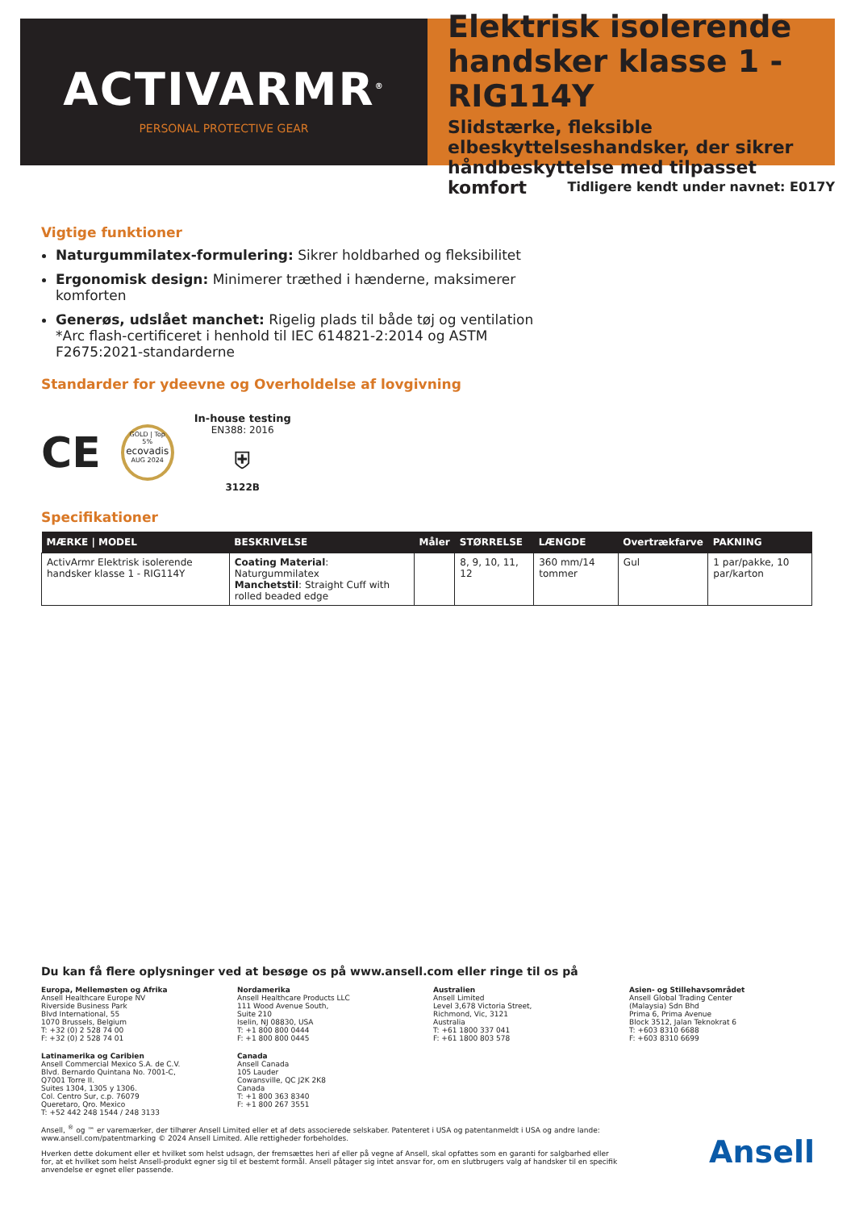ACTIVARMR<sup>®</sup>
PERSONAL PROTECTIVE GEAR
Elektrisk isolerende handsker klasse 1 - RIG114Y
Slidstærke, fleksible elbeskyttelseshandsker, der sikrer håndbeskyttelse med tilpasset komfort
Tidligere kendt under navnet: E017Y
Vigtige funktioner
Naturgummilatex-formulering: Sikrer holdbarhed og fleksibilitet
Ergonomisk design: Minimerer træthed i hænderne, maksimerer komforten
Generøs, udslået manchet: Rigelig plads til både tøj og ventilation
*Arc flash-certificeret i henhold til IEC 614821-2:2014 og ASTM F2675:2021-standarderne
Standarder for ydeevne og Overholdelse af lovgivning
CE
GOLD | Top 5%
ecovadis
AUG 2024
In-house testing
EN388: 2016
⛨
3122B
Specifikationer
| MÆRKE / MODEL | BESKRIVELSE | Måler | STØRRELSE | LÆNGDE | Overtrækfarve | PAKNING |
| --- | --- | --- | --- | --- | --- | --- |
| ActivArmr Elektrisk isolerende handsker klasse 1 - RIG114Y | Coating Material : Naturgummilatex Manchetstil : Straight Cuff with rolled beaded edge | | 8, 9, 10, 11, 12 | 360 mm/14 tommer | Gul | 1 par/pakke, 10 par/karton |
Du kan få flere oplysninger ved at besøge os på www.ansell.com eller ringe til os på
Europa, Mellemøsten og Afrika
Ansell Healthcare Europe NV
Riverside Business Park
Blvd International, 55
1070 Brussels, Belgium
T: +32 (0) 2 528 74 00
F: +32 (0) 2 528 74 01
Nordamerika
Ansell Healthcare Products LLC
111 Wood Avenue South,
Suite 210
Iselin, NJ 08830, USA
T: +1 800 800 0444
F: +1 800 800 0445
Australien
Ansell Limited
Level 3,678 Victoria Street,
Richmond, Vic, 3121
Australia
T: +61 1800 337 041
F: +61 1800 803 578
Asien- og Stillehavsområdet
Ansell Global Trading Center
(Malaysia) Sdn Bhd
Prima 6, Prima Avenue
Block 3512, Jalan Teknokrat 6
T: +603 8310 6688
F: +603 8310 6699
Latinamerika og Caribien
Ansell Commercial Mexico S.A. de C.V.
Blvd. Bernardo Quintana No. 7001-C,
Q7001 Torre II.
Suites 1304, 1305 y 1306.
Col. Centro Sur, c.p. 76079
Queretaro, Qro. Mexico
T: +52 442 248 1544 / 248 3133
Canada
Ansell Canada
105 Lauder
Cowansville, QC J2K 2K8
Canada
T: +1 800 363 8340
F: +1 800 267 3551
Ansell, <sup>®</sup> og ™ er varemærker, der tilhører Ansell Limited eller et af dets associerede selskaber. Patenteret i USA og patentanmeldt i USA og andre lande: www.ansell.com/patentmarking © 2024 Ansell Limited. Alle rettigheder forbeholdes.
Hverken dette dokument eller et hvilket som helst udsagn, der fremsættes heri af eller på vegne af Ansell, skal opfattes som en garanti for salgbarhed eller for, at et hvilket som helst Ansell-produkt egner sig til et bestemt formål. Ansell påtager sig intet ansvar for, om en slutbrugers valg af handsker til en specifik anvendelse er egnet eller passende.
Ansell